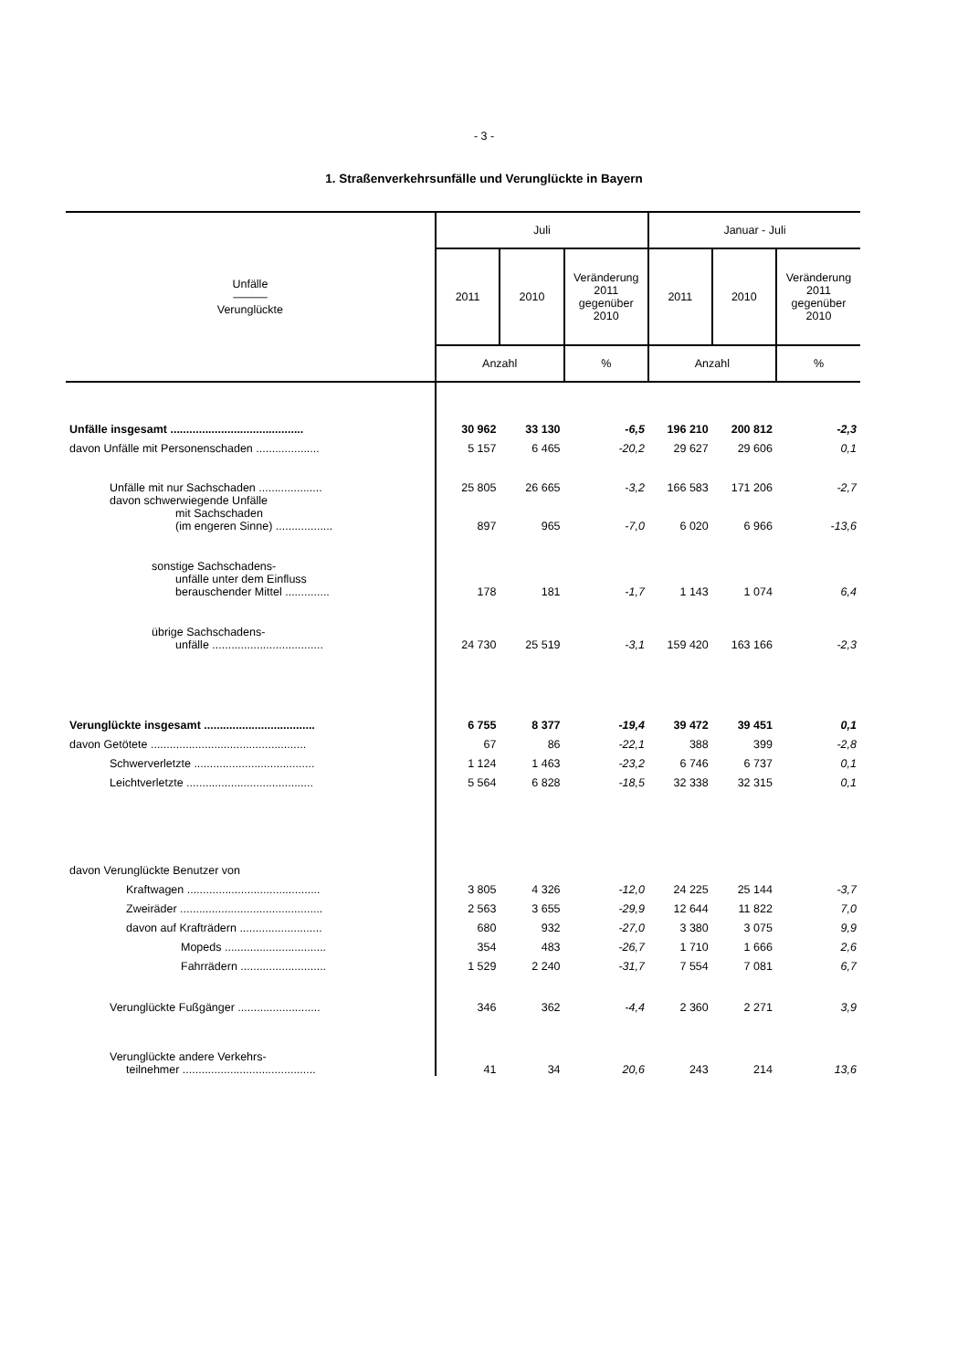- 3 -
1. Straßenverkehrsunfälle und Verunglückte in Bayern
| Unfälle ――― Verunglückte | Juli | | | Januar - Juli | | |
| --- | --- | --- | --- | --- | --- | --- |
| | 2011 | 2010 | Veränderung 2011 gegenüber 2010 | 2011 | 2010 | Veränderung 2011 gegenüber 2010 |
| | Anzahl | | % | Anzahl | | % |
| Unfälle insgesamt .......................................... | 30 962 | 33 130 | -6,5 | 196 210 | 200 812 | -2,3 |
| davon Unfälle mit Personenschaden .................... | 5 157 | 6 465 | -20,2 | 29 627 | 29 606 | 0,1 |
| Unfälle mit nur Sachschaden .................... | 25 805 | 26 665 | -3,2 | 166 583 | 171 206 | -2,7 |
| davon schwerwiegende Unfälle mit Sachschaden (im engeren Sinne) .................. | 897 | 965 | -7,0 | 6 020 | 6 966 | -13,6 |
| sonstige Sachschadens- unfälle unter dem Einfluss berauschender Mittel .............. | 178 | 181 | -1,7 | 1 143 | 1 074 | 6,4 |
| übrige Sachschadens- unfälle ................................... | 24 730 | 25 519 | -3,1 | 159 420 | 163 166 | -2,3 |
| Verunglückte insgesamt ................................... | 6 755 | 8 377 | -19,4 | 39 472 | 39 451 | 0,1 |
| davon Getötete ................................................. | 67 | 86 | -22,1 | 388 | 399 | -2,8 |
| Schwerverletzte ...................................... | 1 124 | 1 463 | -23,2 | 6 746 | 6 737 | 0,1 |
| Leichtverletzte ........................................ | 5 564 | 6 828 | -18,5 | 32 338 | 32 315 | 0,1 |
| davon Verunglückte Benutzer von | | | | | | |
| Kraftwagen .......................................... | 3 805 | 4 326 | -12,0 | 24 225 | 25 144 | -3,7 |
| Zweiräder ............................................. | 2 563 | 3 655 | -29,9 | 12 644 | 11 822 | 7,0 |
| davon auf Krafträdern .......................... | 680 | 932 | -27,0 | 3 380 | 3 075 | 9,9 |
| Mopeds ................................ | 354 | 483 | -26,7 | 1 710 | 1 666 | 2,6 |
| Fahrrädern ........................... | 1 529 | 2 240 | -31,7 | 7 554 | 7 081 | 6,7 |
| Verunglückte Fußgänger .......................... | 346 | 362 | -4,4 | 2 360 | 2 271 | 3,9 |
| Verunglückte andere Verkehrs- teilnehmer .......................................... | 41 | 34 | 20,6 | 243 | 214 | 13,6 |